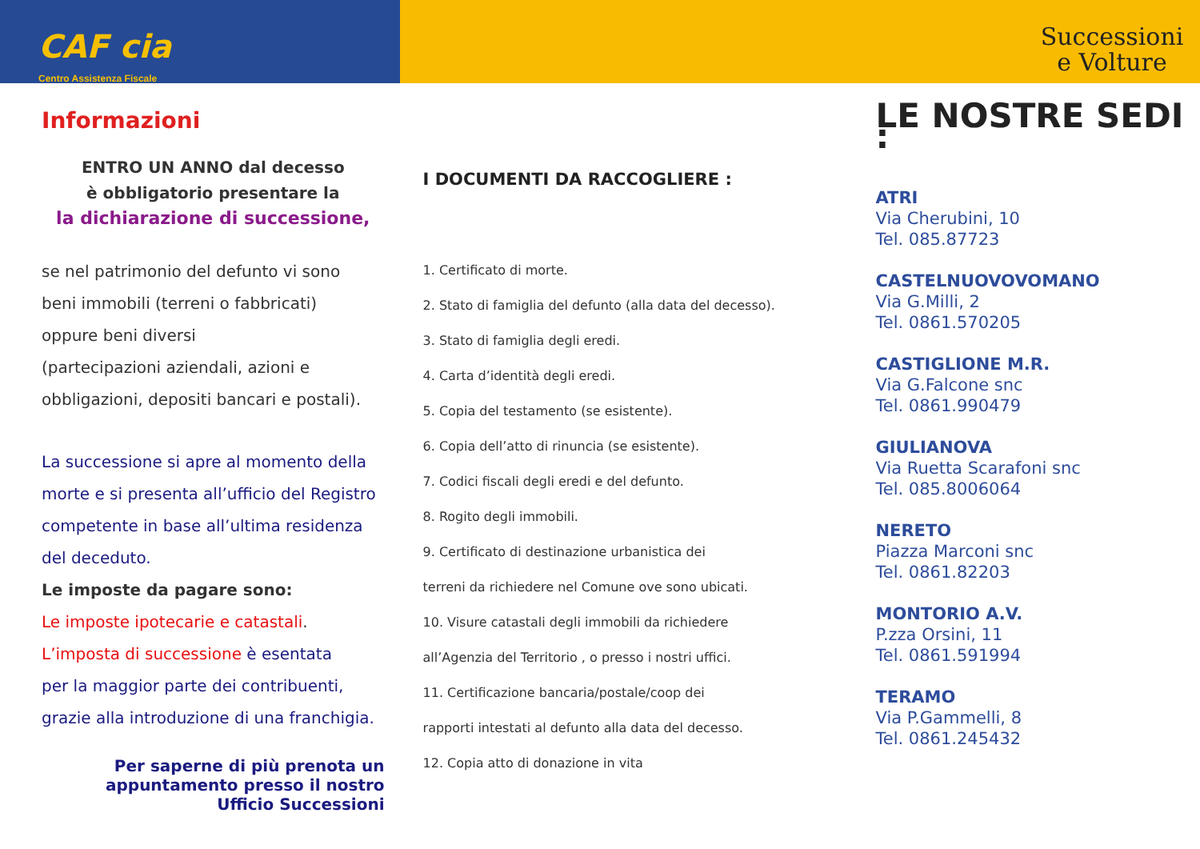CAF cia
Centro Assistenza Fiscale
Successioni
e Volture
Informazioni
ENTRO UN ANNO dal decesso
è obbligatorio presentare la
la dichiarazione di successione,
se nel patrimonio del defunto vi sono
beni immobili (terreni o fabbricati)
oppure beni diversi
(partecipazioni aziendali, azioni e
obbligazioni, depositi bancari e postali).
La successione si apre al momento della
morte e si presenta all’ufficio del Registro
competente in base all’ultima residenza
del deceduto.
Le imposte da pagare sono:
Le imposte ipotecarie e catastali.
L’imposta di successione è esentata
per la maggior parte dei contribuenti,
grazie alla introduzione di una franchigia.
Per saperne di più prenota un
appuntamento presso il nostro
Ufficio Successioni
I DOCUMENTI DA RACCOGLIERE :
1. Certificato di morte.
2. Stato di famiglia del defunto (alla data del decesso).
3. Stato di famiglia degli eredi.
4. Carta d’identità degli eredi.
5. Copia del testamento (se esistente).
6. Copia dell’atto di rinuncia (se esistente).
7. Codici fiscali degli eredi e del defunto.
8. Rogito degli immobili.
9. Certificato di destinazione urbanistica dei
terreni da richiedere nel Comune ove sono ubicati.
10. Visure catastali degli immobili da richiedere
all’Agenzia del Territorio , o presso i nostri uffici.
11. Certificazione bancaria/postale/coop dei
rapporti intestati al defunto alla data del decesso.
12. Copia atto di donazione in vita
LE NOSTRE SEDI :
ATRI
Via Cherubini, 10
Tel. 085.87723
CASTELNUOVOVOMANO
Via G.Milli, 2
Tel. 0861.570205
CASTIGLIONE M.R.
Via G.Falcone snc
Tel. 0861.990479
GIULIANOVA
Via Ruetta Scarafoni snc
Tel. 085.8006064
NERETO
Piazza Marconi snc
Tel. 0861.82203
MONTORIO A.V.
P.zza Orsini, 11
Tel. 0861.591994
TERAMO
Via P.Gammelli, 8
Tel. 0861.245432